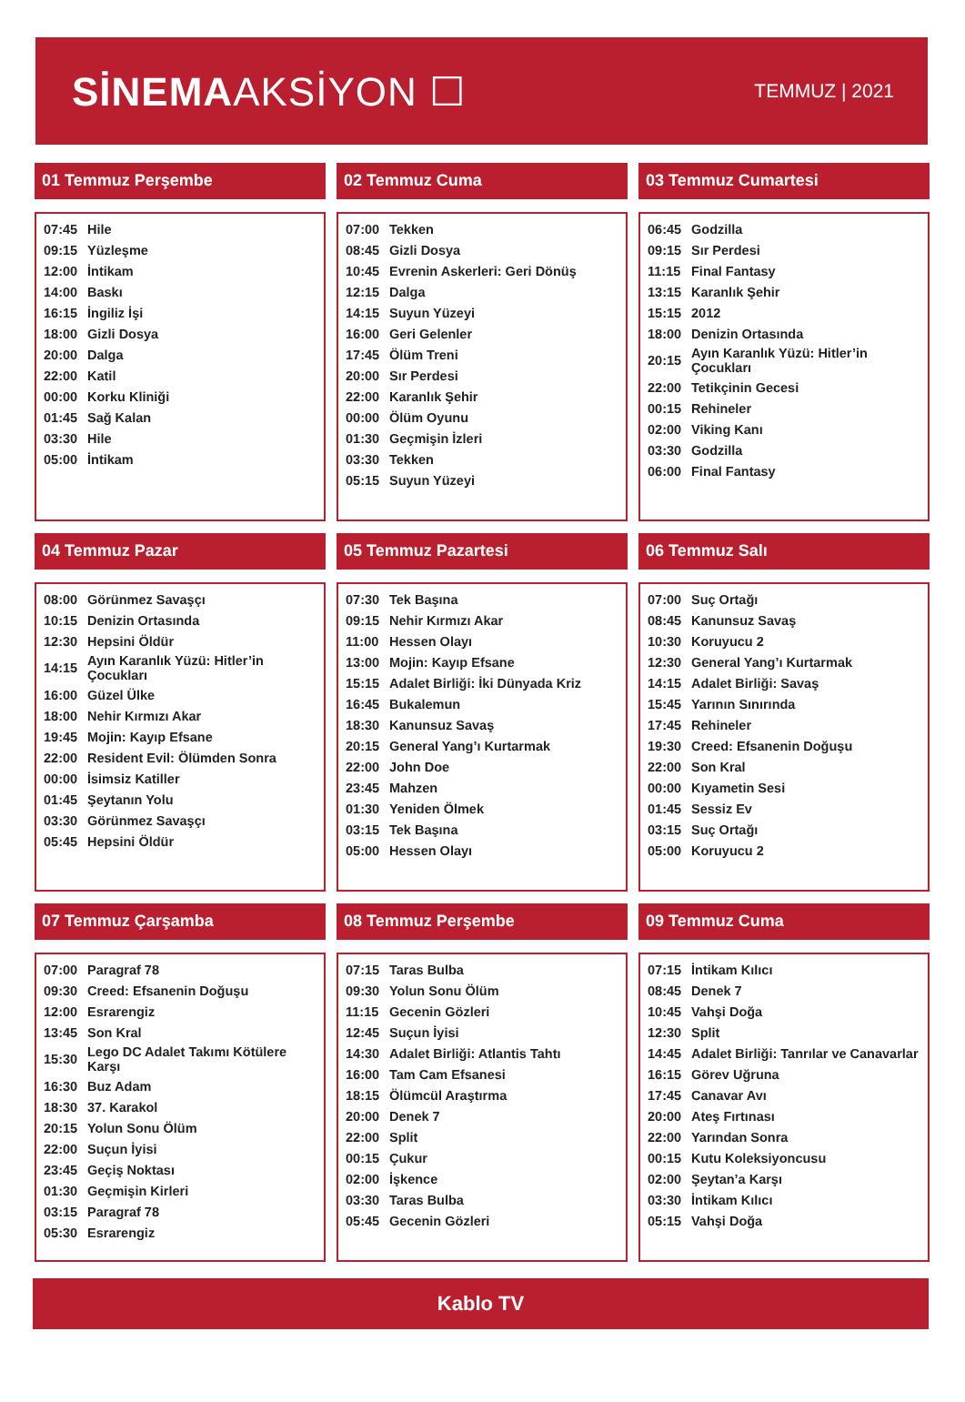SİNEMAAKSİYON ☐
TEMMUZ | 2021
01 Temmuz Perşembe
| 07:45 | Hile |
| 09:15 | Yüzleşme |
| 12:00 | İntikam |
| 14:00 | Baskı |
| 16:15 | İngiliz İşi |
| 18:00 | Gizli Dosya |
| 20:00 | Dalga |
| 22:00 | Katil |
| 00:00 | Korku Kliniği |
| 01:45 | Sağ Kalan |
| 03:30 | Hile |
| 05:00 | İntikam |
02 Temmuz Cuma
| 07:00 | Tekken |
| 08:45 | Gizli Dosya |
| 10:45 | Evrenin Askerleri: Geri Dönüş |
| 12:15 | Dalga |
| 14:15 | Suyun Yüzeyi |
| 16:00 | Geri Gelenler |
| 17:45 | Ölüm Treni |
| 20:00 | Sır Perdesi |
| 22:00 | Karanlık Şehir |
| 00:00 | Ölüm Oyunu |
| 01:30 | Geçmişin İzleri |
| 03:30 | Tekken |
| 05:15 | Suyun Yüzeyi |
03 Temmuz Cumartesi
| 06:45 | Godzilla |
| 09:15 | Sır Perdesi |
| 11:15 | Final Fantasy |
| 13:15 | Karanlık Şehir |
| 15:15 | 2012 |
| 18:00 | Denizin Ortasında |
| 20:15 | Ayın Karanlık Yüzü: Hitler’in Çocukları |
| 22:00 | Tetikçinin Gecesi |
| 00:15 | Rehineler |
| 02:00 | Viking Kanı |
| 03:30 | Godzilla |
| 06:00 | Final Fantasy |
04 Temmuz Pazar
| 08:00 | Görünmez Savaşçı |
| 10:15 | Denizin Ortasında |
| 12:30 | Hepsini Öldür |
| 14:15 | Ayın Karanlık Yüzü: Hitler’in Çocukları |
| 16:00 | Güzel Ülke |
| 18:00 | Nehir Kırmızı Akar |
| 19:45 | Mojin: Kayıp Efsane |
| 22:00 | Resident Evil: Ölümden Sonra |
| 00:00 | İsimsiz Katiller |
| 01:45 | Şeytanın Yolu |
| 03:30 | Görünmez Savaşçı |
| 05:45 | Hepsini Öldür |
05 Temmuz Pazartesi
| 07:30 | Tek Başına |
| 09:15 | Nehir Kırmızı Akar |
| 11:00 | Hessen Olayı |
| 13:00 | Mojin: Kayıp Efsane |
| 15:15 | Adalet Birliği: İki Dünyada Kriz |
| 16:45 | Bukalemun |
| 18:30 | Kanunsuz Savaş |
| 20:15 | General Yang’ı Kurtarmak |
| 22:00 | John Doe |
| 23:45 | Mahzen |
| 01:30 | Yeniden Ölmek |
| 03:15 | Tek Başına |
| 05:00 | Hessen Olayı |
06 Temmuz Salı
| 07:00 | Suç Ortağı |
| 08:45 | Kanunsuz Savaş |
| 10:30 | Koruyucu 2 |
| 12:30 | General Yang’ı Kurtarmak |
| 14:15 | Adalet Birliği: Savaş |
| 15:45 | Yarının Sınırında |
| 17:45 | Rehineler |
| 19:30 | Creed: Efsanenin Doğuşu |
| 22:00 | Son Kral |
| 00:00 | Kıyametin Sesi |
| 01:45 | Sessiz Ev |
| 03:15 | Suç Ortağı |
| 05:00 | Koruyucu 2 |
07 Temmuz Çarşamba
| 07:00 | Paragraf 78 |
| 09:30 | Creed: Efsanenin Doğuşu |
| 12:00 | Esrarengiz |
| 13:45 | Son Kral |
| 15:30 | Lego DC Adalet Takımı Kötülere Karşı |
| 16:30 | Buz Adam |
| 18:30 | 37. Karakol |
| 20:15 | Yolun Sonu Ölüm |
| 22:00 | Suçun İyisi |
| 23:45 | Geçiş Noktası |
| 01:30 | Geçmişin Kirleri |
| 03:15 | Paragraf 78 |
| 05:30 | Esrarengiz |
08 Temmuz Perşembe
| 07:15 | Taras Bulba |
| 09:30 | Yolun Sonu Ölüm |
| 11:15 | Gecenin Gözleri |
| 12:45 | Suçun İyisi |
| 14:30 | Adalet Birliği: Atlantis Tahtı |
| 16:00 | Tam Cam Efsanesi |
| 18:15 | Ölümcül Araştırma |
| 20:00 | Denek 7 |
| 22:00 | Split |
| 00:15 | Çukur |
| 02:00 | İşkence |
| 03:30 | Taras Bulba |
| 05:45 | Gecenin Gözleri |
09 Temmuz Cuma
| 07:15 | İntikam Kılıcı |
| 08:45 | Denek 7 |
| 10:45 | Vahşi Doğa |
| 12:30 | Split |
| 14:45 | Adalet Birliği: Tanrılar ve Canavarlar |
| 16:15 | Görev Uğruna |
| 17:45 | Canavar Avı |
| 20:00 | Ateş Fırtınası |
| 22:00 | Yarından Sonra |
| 00:15 | Kutu Koleksiyoncusu |
| 02:00 | Şeytan’a Karşı |
| 03:30 | İntikam Kılıcı |
| 05:15 | Vahşi Doğa |
Kablo TV